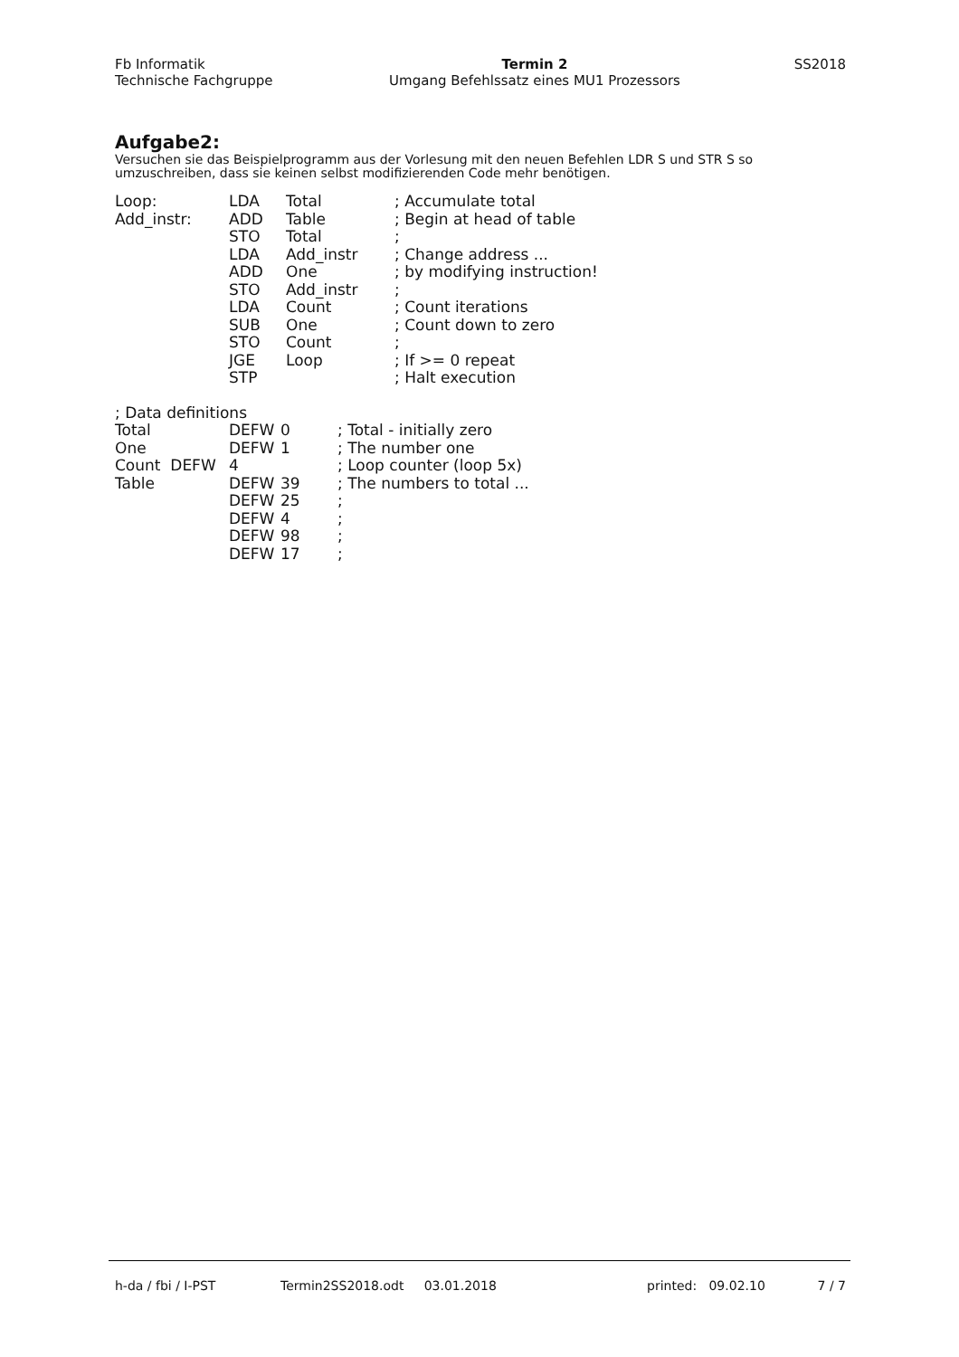Fb Informatik
Technische Fachgruppe
Termin 2
Umgang Befehlssatz eines MU1 Prozessors
SS2018
Aufgabe2:
Versuchen sie das Beispielprogramm aus der Vorlesung mit den neuen Befehlen LDR S und STR S so umzuschreiben, dass sie keinen selbst modifizierenden Code mehr benötigen.
| Loop: | LDA | Total | ; Accumulate total |
| Add_instr: | ADD | Table | ; Begin at head of table |
| | STO | Total | ; |
| | LDA | Add_instr | ; Change address ... |
| | ADD | One | ; by modifying instruction! |
| | STO | Add_instr | ; |
| | LDA | Count | ; Count iterations |
| | SUB | One | ; Count down to zero |
| | STO | Count | ; |
| | JGE | Loop | ; If >= 0 repeat |
| | STP | | ; Halt execution |
| ; Data definitions | | | |
| Total | DEFW | 0 | ; Total - initially zero |
| One | DEFW | 1 | ; The number one |
| Count DEFW | 4 | | ; Loop counter (loop 5x) |
| Table | DEFW | 39 | ; The numbers to total ... |
| | DEFW | 25 | ; |
| | DEFW | 4 | ; |
| | DEFW | 98 | ; |
| | DEFW | 17 | ; |
h-da / fbi / I-PST Termin2SS2018.odt 03.01.2018 printed: 09.02.10 7 / 7